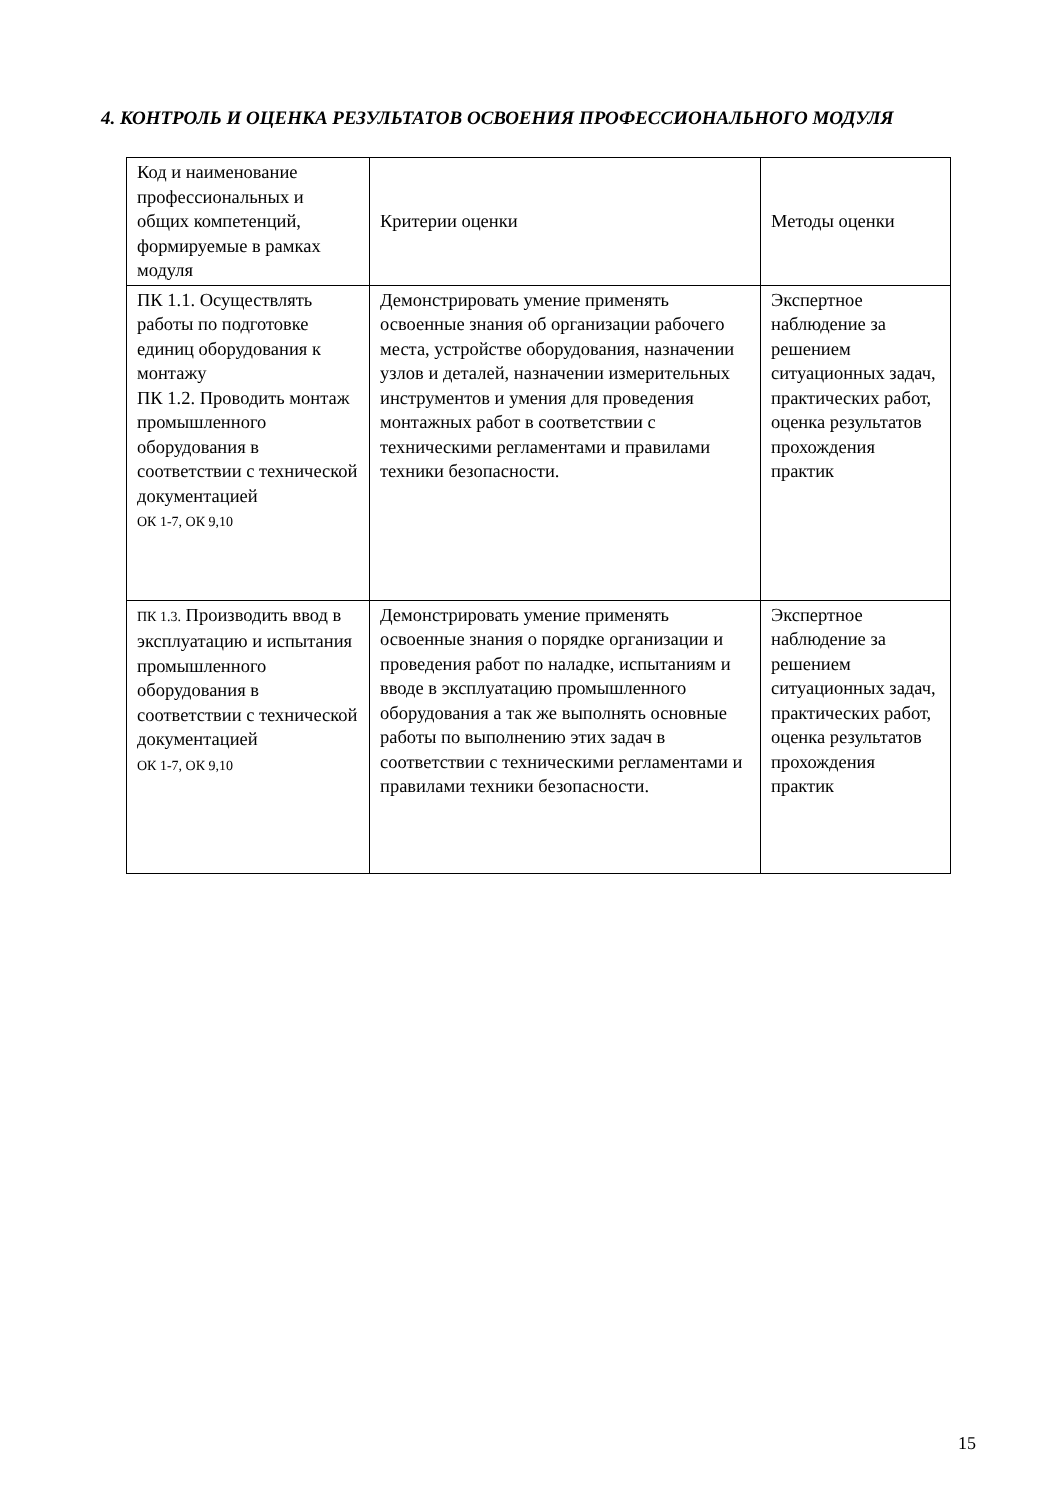4. КОНТРОЛЬ И ОЦЕНКА РЕЗУЛЬТАТОВ ОСВОЕНИЯ ПРОФЕССИОНАЛЬНОГО МОДУЛЯ
| Код и наименование профессиональных и общих компетенций, формируемые в рамках модуля | Критерии оценки | Методы оценки |
| ПК 1.1. Осуществлять работы по подготовке единиц оборудования к монтажу ПК 1.2. Проводить монтаж промышленного оборудования в соответствии с технической документацией ОК 1-7, ОК 9,10 | Демонстрировать умение применять освоенные знания об организации рабочего места, устройстве оборудования, назначении узлов и деталей, назначении измерительных инструментов и умения для проведения монтажных работ в соответствии с техническими регламентами и правилами техники безопасности. | Экспертное наблюдение за решением ситуационных задач, практических работ, оценка результатов прохождения практик |
| ПК 1.3. Производить ввод в эксплуатацию и испытания промышленного оборудования в соответствии с технической документацией ОК 1-7, ОК 9,10 | Демонстрировать умение применять освоенные знания о порядке организации и проведения работ по наладке, испытаниям и вводе в эксплуатацию промышленного оборудования а так же выполнять основные работы по выполнению этих задач в соответствии с техническими регламентами и правилами техники безопасности. | Экспертное наблюдение за решением ситуационных задач, практических работ, оценка результатов прохождения практик |
15